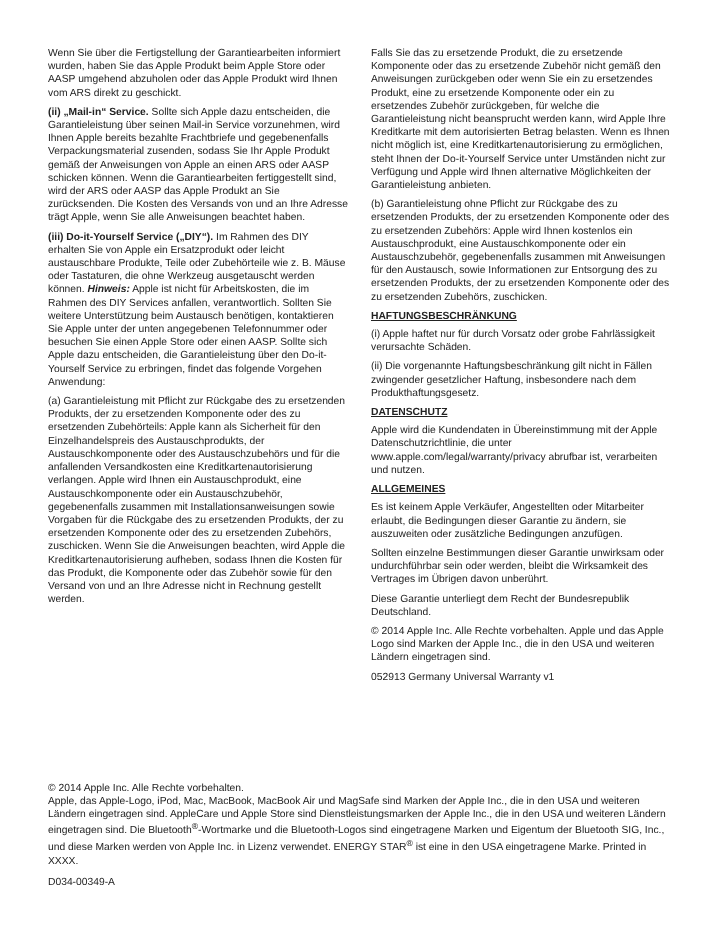Wenn Sie über die Fertigstellung der Garantiearbeiten informiert wurden, haben Sie das Apple Produkt beim Apple Store oder AASP umgehend abzuholen oder das Apple Produkt wird Ihnen vom ARS direkt zu geschickt.
(ii) „Mail-in“ Service. Sollte sich Apple dazu entscheiden, die Garantieleistung über seinen Mail-in Service vorzunehmen, wird Ihnen Apple bereits bezahlte Frachtbriefe und gegebenenfalls Verpackungsmaterial zusenden, sodass Sie Ihr Apple Produkt gemäß der Anweisungen von Apple an einen ARS oder AASP schicken können. Wenn die Garantiearbeiten fertiggestellt sind, wird der ARS oder AASP das Apple Produkt an Sie zurücksenden. Die Kosten des Versands von und an Ihre Adresse trägt Apple, wenn Sie alle Anweisungen beachtet haben.
(iii) Do-it-Yourself Service („DIY“). Im Rahmen des DIY erhalten Sie von Apple ein Ersatzprodukt oder leicht austauschbare Produkte, Teile oder Zubehörteile wie z. B. Mäuse oder Tastaturen, die ohne Werkzeug ausgetauscht werden können. Hinweis: Apple ist nicht für Arbeitskosten, die im Rahmen des DIY Services anfallen, verantwortlich. Sollten Sie weitere Unterstützung beim Austausch benötigen, kontaktieren Sie Apple unter der unten angegebenen Telefonnummer oder besuchen Sie einen Apple Store oder einen AASP. Sollte sich Apple dazu entscheiden, die Garantieleistung über den Do-it-Yourself Service zu erbringen, findet das folgende Vorgehen Anwendung:
(a) Garantieleistung mit Pflicht zur Rückgabe des zu ersetzenden Produkts, der zu ersetzenden Komponente oder des zu ersetzenden Zubehörteils: Apple kann als Sicherheit für den Einzelhandelspreis des Austauschprodukts, der Austauschkomponente oder des Austauschzubehörs und für die anfallenden Versandkosten eine Kreditkartenautorisierung verlangen. Apple wird Ihnen ein Austauschprodukt, eine Austauschkomponente oder ein Austauschzubehör, gegebenenfalls zusammen mit Installationsanweisungen sowie Vorgaben für die Rückgabe des zu ersetzenden Produkts, der zu ersetzenden Komponente oder des zu ersetzenden Zubehörs, zuschicken. Wenn Sie die Anweisungen beachten, wird Apple die Kreditkartenautorisierung aufheben, sodass Ihnen die Kosten für das Produkt, die Komponente oder das Zubehör sowie für den Versand von und an Ihre Adresse nicht in Rechnung gestellt werden.
Falls Sie das zu ersetzende Produkt, die zu ersetzende Komponente oder das zu ersetzende Zubehör nicht gemäß den Anweisungen zurückgeben oder wenn Sie ein zu ersetzendes Produkt, eine zu ersetzende Komponente oder ein zu ersetzendes Zubehör zurückgeben, für welche die Garantieleistung nicht beansprucht werden kann, wird Apple Ihre Kreditkarte mit dem autorisierten Betrag belasten. Wenn es Ihnen nicht möglich ist, eine Kreditkartenautorisierung zu ermöglichen, steht Ihnen der Do-it-Yourself Service unter Umständen nicht zur Verfügung und Apple wird Ihnen alternative Möglichkeiten der Garantieleistung anbieten.
(b) Garantieleistung ohne Pflicht zur Rückgabe des zu ersetzenden Produkts, der zu ersetzenden Komponente oder des zu ersetzenden Zubehörs: Apple wird Ihnen kostenlos ein Austauschprodukt, eine Austauschkomponente oder ein Austauschzubehör, gegebenenfalls zusammen mit Anweisungen für den Austausch, sowie Informationen zur Entsorgung des zu ersetzenden Produkts, der zu ersetzenden Komponente oder des zu ersetzenden Zubehörs, zuschicken.
HAFTUNGSBESCHRÄNKUNG
(i) Apple haftet nur für durch Vorsatz oder grobe Fahrlässigkeit verursachte Schäden.
(ii) Die vorgenannte Haftungsbeschränkung gilt nicht in Fällen zwingender gesetzlicher Haftung, insbesondere nach dem Produkthaftungsgesetz.
DATENSCHUTZ
Apple wird die Kundendaten in Übereinstimmung mit der Apple Datenschutzrichtlinie, die unter www.apple.com/legal/warranty/privacy abrufbar ist, verarbeiten und nutzen.
ALLGEMEINES
Es ist keinem Apple Verkäufer, Angestellten oder Mitarbeiter erlaubt, die Bedingungen dieser Garantie zu ändern, sie auszuweiten oder zusätzliche Bedingungen anzufügen.
Sollten einzelne Bestimmungen dieser Garantie unwirksam oder undurchführbar sein oder werden, bleibt die Wirksamkeit des Vertrages im Übrigen davon unberührt.
Diese Garantie unterliegt dem Recht der Bundesrepublik Deutschland.
© 2014 Apple Inc. Alle Rechte vorbehalten. Apple und das Apple Logo sind Marken der Apple Inc., die in den USA und weiteren Ländern eingetragen sind.
052913 Germany Universal Warranty v1
© 2014 Apple Inc. Alle Rechte vorbehalten.
Apple, das Apple-Logo, iPod, Mac, MacBook, MacBook Air und MagSafe sind Marken der Apple Inc., die in den USA und weiteren Ländern eingetragen sind. AppleCare und Apple Store sind Dienstleistungsmarken der Apple Inc., die in den USA und weiteren Ländern eingetragen sind. Die Bluetooth<sup>®</sup>-Wortmarke und die Bluetooth-Logos sind eingetragene Marken und Eigentum der Bluetooth SIG, Inc., und diese Marken werden von Apple Inc. in Lizenz verwendet. ENERGY STAR<sup>®</sup> ist eine in den USA eingetragene Marke. Printed in XXXX.
D034-00349-A